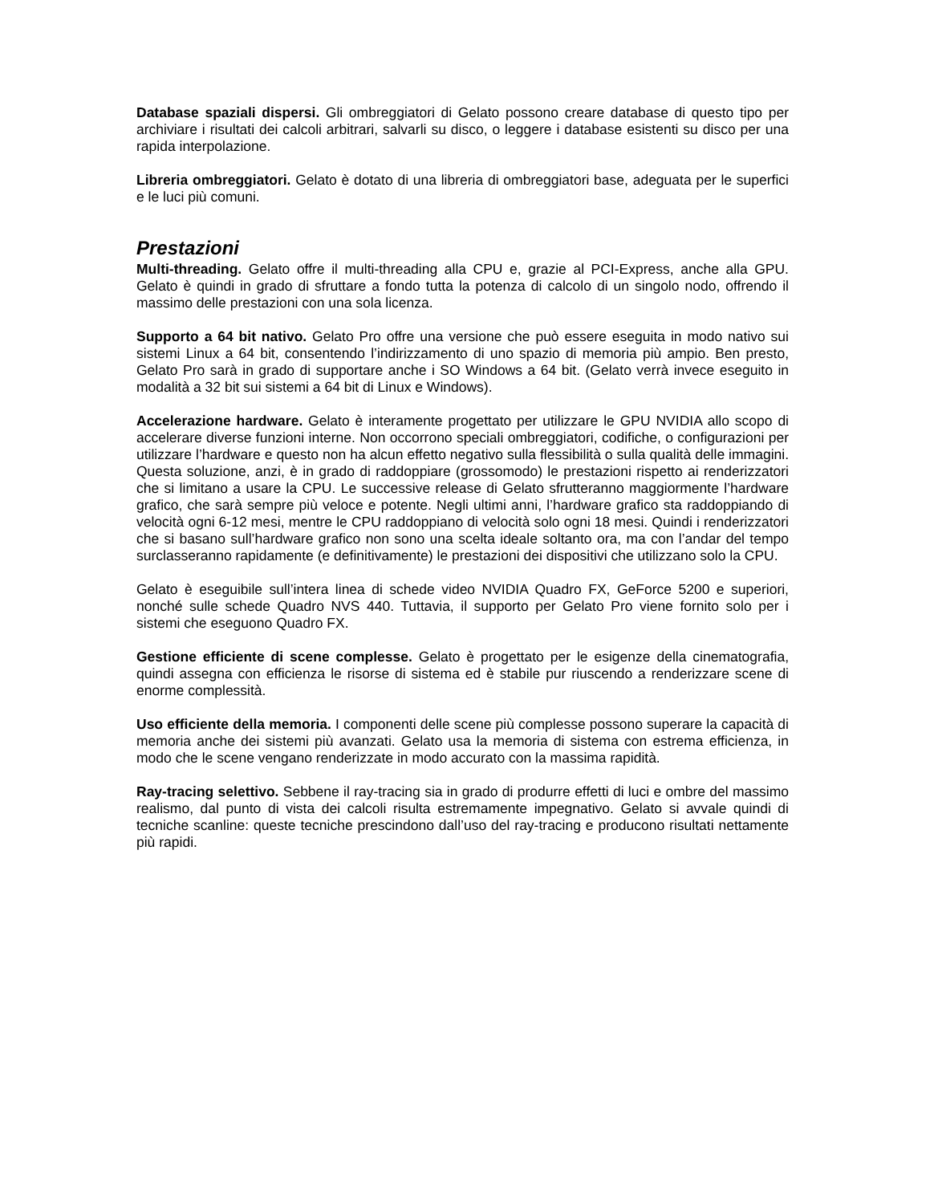Database spaziali dispersi. Gli ombreggiatori di Gelato possono creare database di questo tipo per archiviare i risultati dei calcoli arbitrari, salvarli su disco, o leggere i database esistenti su disco per una rapida interpolazione.
Libreria ombreggiatori. Gelato è dotato di una libreria di ombreggiatori base, adeguata per le superfici e le luci più comuni.
Prestazioni
Multi-threading. Gelato offre il multi-threading alla CPU e, grazie al PCI-Express, anche alla GPU. Gelato è quindi in grado di sfruttare a fondo tutta la potenza di calcolo di un singolo nodo, offrendo il massimo delle prestazioni con una sola licenza.
Supporto a 64 bit nativo. Gelato Pro offre una versione che può essere eseguita in modo nativo sui sistemi Linux a 64 bit, consentendo l’indirizzamento di uno spazio di memoria più ampio. Ben presto, Gelato Pro sarà in grado di supportare anche i SO Windows a 64 bit. (Gelato verrà invece eseguito in modalità a 32 bit sui sistemi a 64 bit di Linux e Windows).
Accelerazione hardware. Gelato è interamente progettato per utilizzare le GPU NVIDIA allo scopo di accelerare diverse funzioni interne. Non occorrono speciali ombreggiatori, codifiche, o configurazioni per utilizzare l’hardware e questo non ha alcun effetto negativo sulla flessibilità o sulla qualità delle immagini. Questa soluzione, anzi, è in grado di raddoppiare (grossomodo) le prestazioni rispetto ai renderizzatori che si limitano a usare la CPU. Le successive release di Gelato sfrutteranno maggiormente l’hardware grafico, che sarà sempre più veloce e potente. Negli ultimi anni, l’hardware grafico sta raddoppiando di velocità ogni 6-12 mesi, mentre le CPU raddoppiano di velocità solo ogni 18 mesi. Quindi i renderizzatori che si basano sull’hardware grafico non sono una scelta ideale soltanto ora, ma con l’andar del tempo surclasseranno rapidamente (e definitivamente) le prestazioni dei dispositivi che utilizzano solo la CPU.
Gelato è eseguibile sull’intera linea di schede video NVIDIA Quadro FX, GeForce 5200 e superiori, nonché sulle schede Quadro NVS 440. Tuttavia, il supporto per Gelato Pro viene fornito solo per i sistemi che eseguono Quadro FX.
Gestione efficiente di scene complesse. Gelato è progettato per le esigenze della cinematografia, quindi assegna con efficienza le risorse di sistema ed è stabile pur riuscendo a renderizzare scene di enorme complessità.
Uso efficiente della memoria. I componenti delle scene più complesse possono superare la capacità di memoria anche dei sistemi più avanzati. Gelato usa la memoria di sistema con estrema efficienza, in modo che le scene vengano renderizzate in modo accurato con la massima rapidità.
Ray-tracing selettivo. Sebbene il ray-tracing sia in grado di produrre effetti di luci e ombre del massimo realismo, dal punto di vista dei calcoli risulta estremamente impegnativo. Gelato si avvale quindi di tecniche scanline: queste tecniche prescindono dall’uso del ray-tracing e producono risultati nettamente più rapidi.